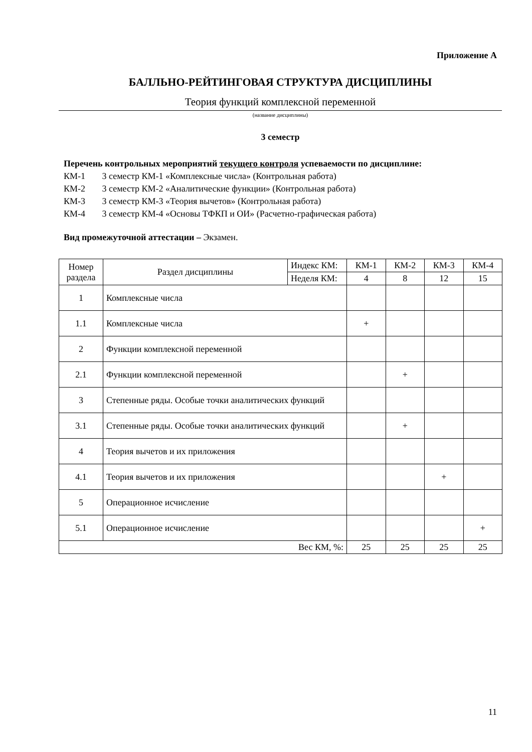Приложение А
БАЛЛЬНО-РЕЙТИНГОВАЯ СТРУКТУРА ДИСЦИПЛИНЫ
Теория функций комплексной переменной
(название дисциплины)
3 семестр
Перечень контрольных мероприятий текущего контроля успеваемости по дисциплине:
КМ-1 3 семестр КМ-1 «Комплексные числа» (Контрольная работа)
КМ-2 3 семестр КМ-2 «Аналитические функции» (Контрольная работа)
КМ-3 3 семестр КМ-3 «Теория вычетов» (Контрольная работа)
КМ-4 3 семестр КМ-4 «Основы ТФКП и ОИ» (Расчетно-графическая работа)
Вид промежуточной аттестации – Экзамен.
| Номер раздела | Раздел дисциплины | Индекс КМ: | КМ-1 | КМ-2 | КМ-3 | КМ-4 |
| | | Неделя КМ: | 4 | 8 | 12 | 15 |
| 1 | Комплексные числа | | | | | |
| 1.1 | Комплексные числа | | + | | | |
| 2 | Функции комплексной переменной | | | | | |
| 2.1 | Функции комплексной переменной | | | + | | |
| 3 | Степенные ряды. Особые точки аналитических функций | | | | | |
| 3.1 | Степенные ряды. Особые точки аналитических функций | | | + | | |
| 4 | Теория вычетов и их приложения | | | | | |
| 4.1 | Теория вычетов и их приложения | | | | + | |
| 5 | Операционное исчисление | | | | | |
| 5.1 | Операционное исчисление | | | | | + |
| Вес КМ, %: | | | 25 | 25 | 25 | 25 |
11